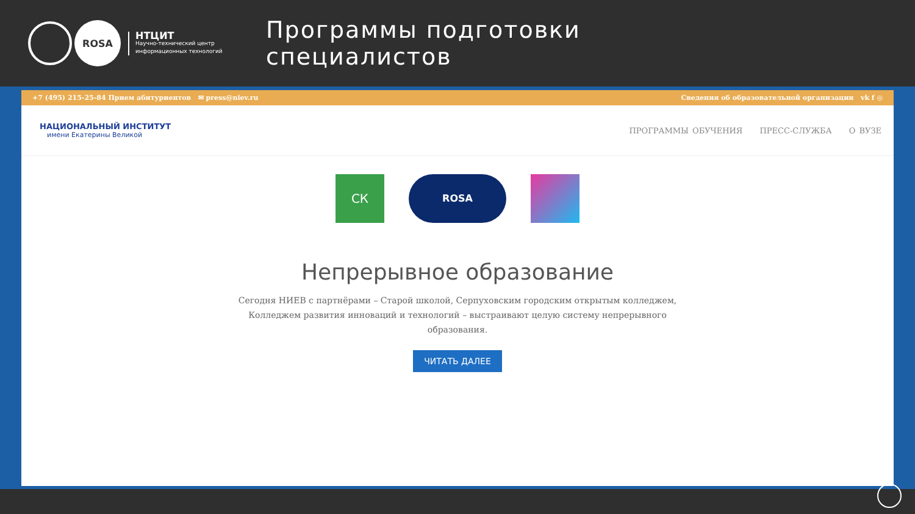ROSA
НТЦИТ
Научно-технический центр
информационных технологий
Программы подготовки
специалистов
+7 (495) 215-25-84 Прием абитуриентов ✉ press@niev.ru Сведения об образовательной организации vk f ◎
НАЦИОНАЛЬНЫЙ ИНСТИТУТ
имени Екатерины Великой
ПРОГРАММЫ ОБУЧЕНИЯ ПРЕСС-СЛУЖБА О ВУЗЕ
СК
ROSA
Непрерывное образование
Сегодня НИЕВ с партнёрами – Старой школой, Серпуховским городским открытым колледжем, Колледжем развития инноваций и технологий – выстраивают целую систему непрерывного образования.
ЧИТАТЬ ДАЛЕЕ